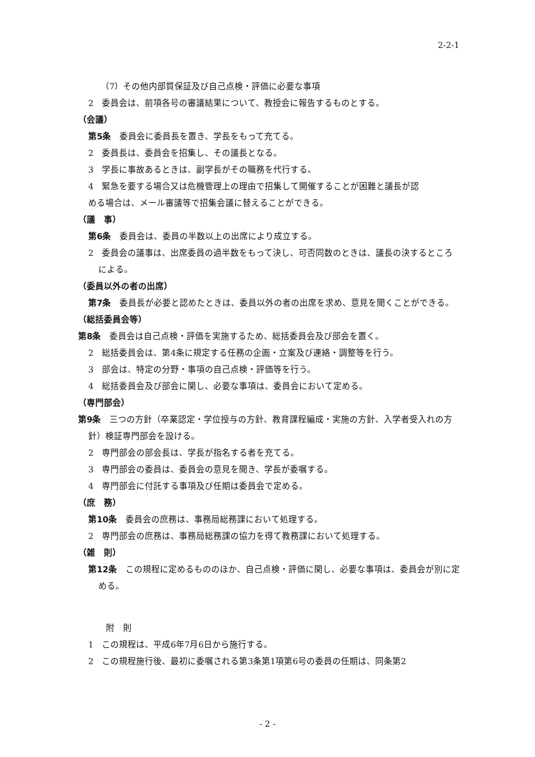2-2-1
（7）その他内部質保証及び自己点検・評価に必要な事項
2　委員会は、前項各号の審議結果について、教授会に報告するものとする。
（会議）
第5条　委員会に委員長を置き、学長をもって充てる。
2　委員長は、委員会を招集し、その議長となる。
3　学長に事故あるときは、副学長がその職務を代行する。
4　緊急を要する場合又は危機管理上の理由で招集して開催することが困難と議長が認
める場合は、メール審議等で招集会議に替えることができる。
（議　事）
第6条　委員会は、委員の半数以上の出席により成立する。
2　委員会の議事は、出席委員の過半数をもって決し、可否同数のときは、議長の決するところによる。
（委員以外の者の出席）
第7条　委員長が必要と認めたときは、委員以外の者の出席を求め、意見を聞くことができる。
（総括委員会等）
第8条　委員会は自己点検・評価を実施するため、総括委員会及び部会を置く。
2　総括委員会は、第4条に規定する任務の企画・立案及び連絡・調整等を行う。
3　部会は、特定の分野・事項の自己点検・評価等を行う。
4　総括委員会及び部会に関し、必要な事項は、委員会において定める。
（専門部会）
第9条　三つの方針（卒業認定・学位授与の方針、教育課程編成・実施の方針、入学者受入れの方針）検証専門部会を設ける。
2　専門部会の部会長は、学長が指名する者を充てる。
3　専門部会の委員は、委員会の意見を聞き、学長が委嘱する。
4　専門部会に付託する事項及び任期は委員会で定める。
（庶　務）
第10条　委員会の庶務は、事務局総務課において処理する。
2　専門部会の庶務は、事務局総務課の協力を得て教務課において処理する。
（雑　則）
第12条　この規程に定めるもののほか、自己点検・評価に関し、必要な事項は、委員会が別に定める。
附　則
1　この規程は、平成6年7月6日から施行する。
2　この規程施行後、最初に委嘱される第3条第1項第6号の委員の任期は、同条第2
- 2 -